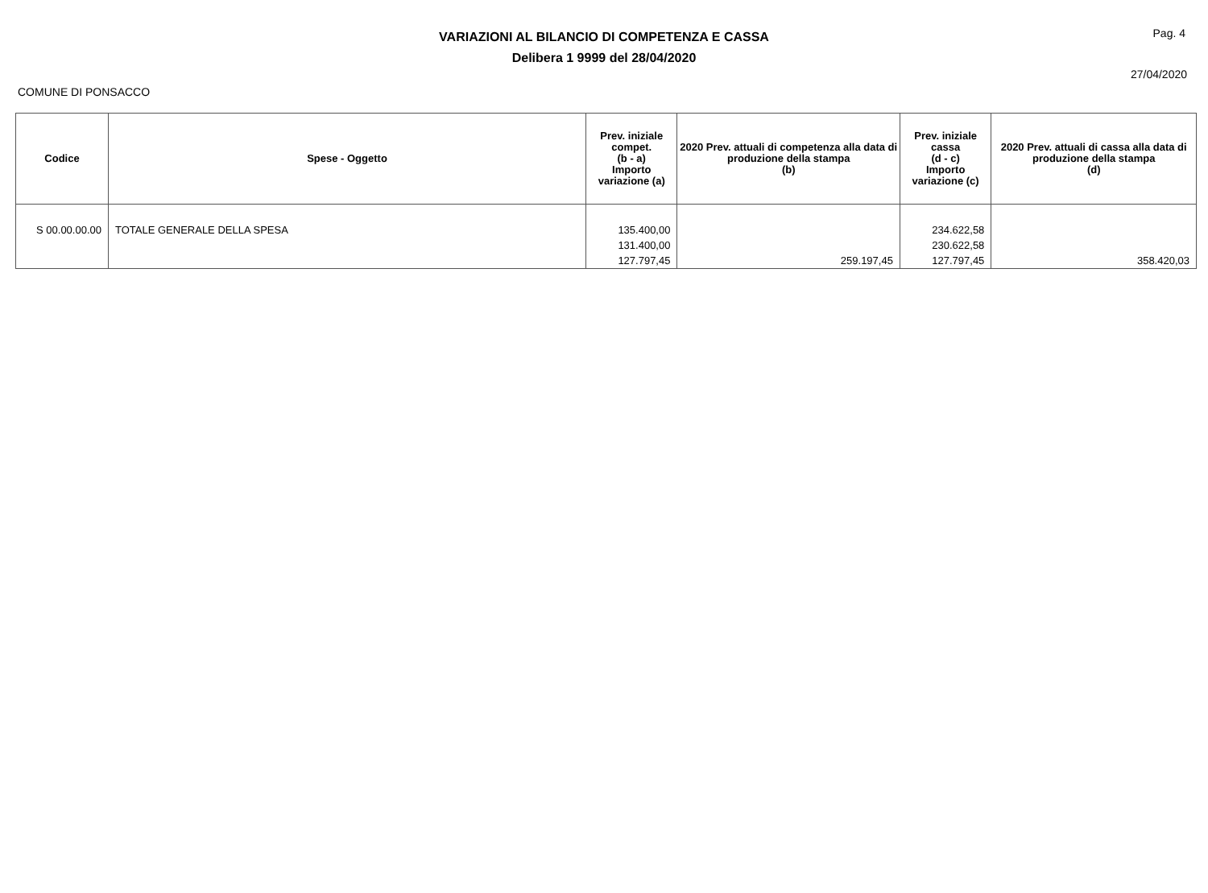VARIAZIONI AL BILANCIO DI COMPETENZA E CASSA
Delibera 1 9999 del 28/04/2020
Pag. 4
27/04/2020
COMUNE DI PONSACCO
| Codice | Spese - Oggetto | Prev. iniziale compet. (b - a) Importo variazione (a) | 2020 Prev. attuali di competenza alla data di produzione della stampa (b) | Prev. iniziale cassa (d - c) Importo variazione (c) | 2020 Prev. attuali di cassa alla data di produzione della stampa (d) |
| --- | --- | --- | --- | --- | --- |
| S 00.00.00.00 | TOTALE GENERALE DELLA SPESA | 135.400,00 131.400,00 127.797,45 | 259.197,45 | 234.622,58 230.622,58 127.797,45 | 358.420,03 |